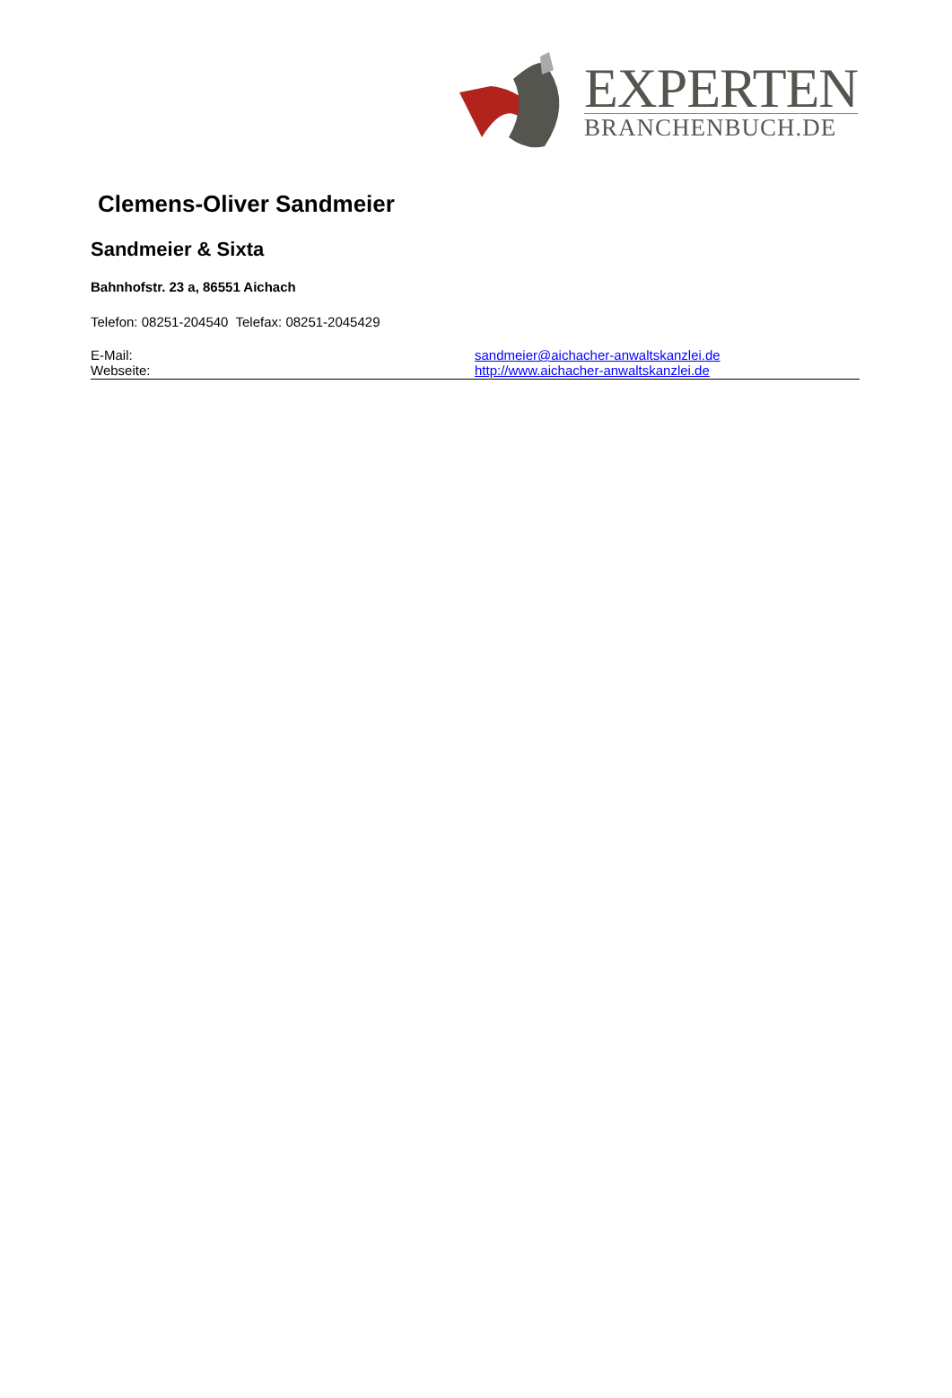EXPERTEN
BRANCHENBUCH.DE
Clemens-Oliver Sandmeier
Sandmeier & Sixta
Bahnhofstr. 23 a, 86551 Aichach
Telefon: 08251-204540 Telefax: 08251-2045429
E-Mail: sandmeier@aichacher-anwaltskanzlei.de
Webseite: http://www.aichacher-anwaltskanzlei.de